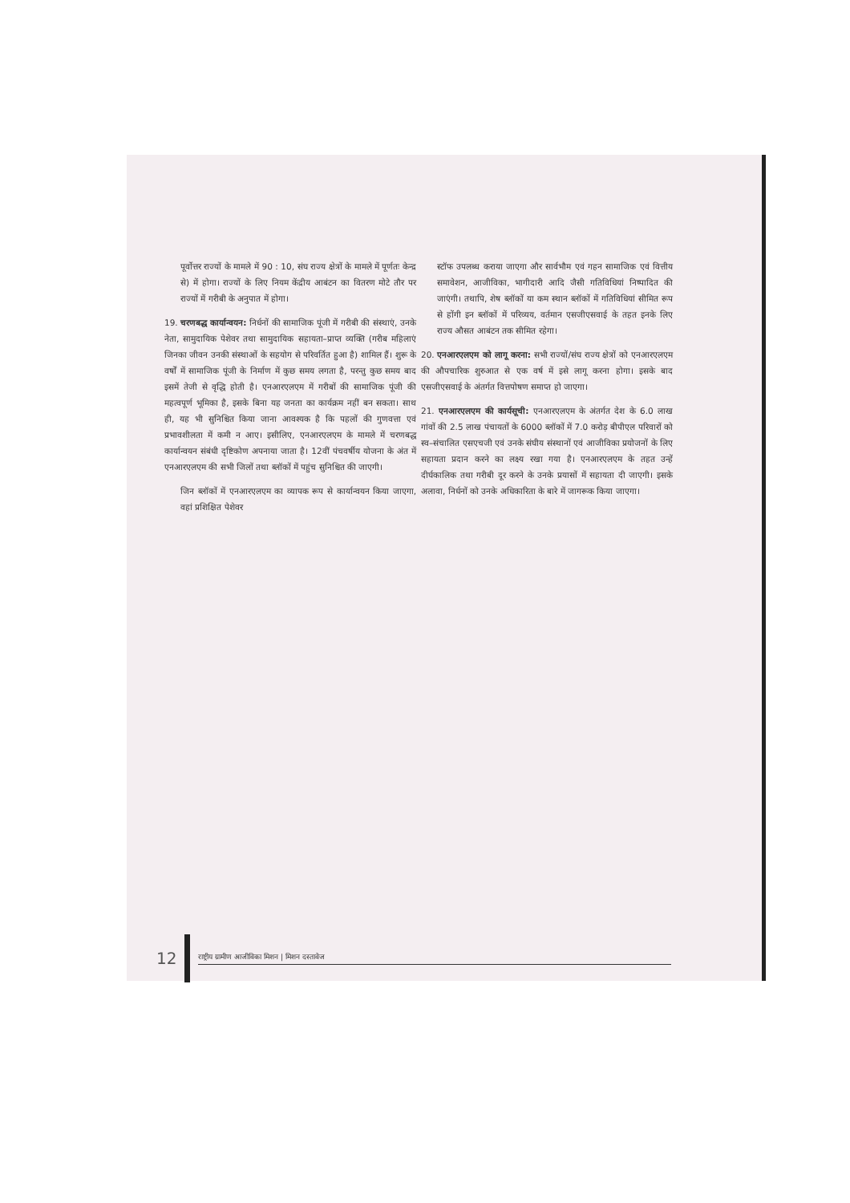पूर्वोत्तर राज्यों के मामले में 90 : 10, संघ राज्य क्षेत्रों के मामले में पूर्णतः केन्द्र से) में होगा। राज्यों के लिए नियम केंद्रीय आबंटन का वितरण मोटे तौर पर राज्यों में गरीबी के अनुपात में होगा।
19. चरणबद्ध कार्यान्वयन: निर्धनों की सामाजिक पूंजी में गरीबी की संस्थाएं, उनके नेता, सामुदायिक पेशेवर तथा सामुदायिक सहायता–प्राप्त व्यक्ति (गरीब महिलाएं जिनका जीवन उनकी संस्थाओं के सहयोग से परिवर्तित हुआ है) शामिल हैं। शुरू के वर्षों में सामाजिक पूंजी के निर्माण में कुछ समय लगता है, परन्तु कुछ समय बाद इसमें तेजी से वृद्धि होती है। एनआरएलएम में गरीबों की सामाजिक पूंजी की महत्वपूर्ण भूमिका है, इसके बिना यह जनता का कार्यक्रम नहीं बन सकता। साथ ही, यह भी सुनिश्चित किया जाना आवश्यक है कि पहलों की गुणवत्ता एवं प्रभावशीलता में कमी न आए। इसीलिए, एनआरएलएम के मामले में चरणबद्ध कार्यान्वयन संबंधी दृष्टिकोण अपनाया जाता है। 12वीं पंचवर्षीय योजना के अंत में एनआरएलएम की सभी जिलों तथा ब्लॉकों में पहुंच सुनिश्चित की जाएगी।
जिन ब्लॉकों में एनआरएलएम का व्यापक रूप से कार्यान्वयन किया जाएगा, वहां प्रशिक्षित पेशेवर
स्टॉफ उपलब्ध कराया जाएगा और सार्वभौम एवं गहन सामाजिक एवं वित्तीय समावेशन, आजीविका, भागीदारी आदि जैसी गतिविधियां निष्पादित की जाएंगी। तथापि, शेष ब्लॉकों या कम स्थान ब्लॉकों में गतिविधियां सीमित रूप से होंगी इन ब्लॉकों में परिव्यय, वर्तमान एसजीएसवाई के तहत इनके लिए राज्य औसत आबंटन तक सीमित रहेगा।
20. एनआरएलएम को लागू करना: सभी राज्यों/संघ राज्य क्षेत्रों को एनआरएलएम की औपचारिक शुरुआत से एक वर्ष में इसे लागू करना होगा। इसके बाद एसजीएसवाई के अंतर्गत वित्तपोषण समाप्त हो जाएगा।
21. एनआरएलएम की कार्यसूची: एनआरएलएम के अंतर्गत देश के 6.0 लाख गांवों की 2.5 लाख पंचायतों के 6000 ब्लॉकों में 7.0 करोड़ बीपीएल परिवारों को स्व–संचालित एसएचजी एवं उनके संघीय संस्थानों एवं आजीविका प्रयोजनों के लिए सहायता प्रदान करने का लक्ष्य रखा गया है। एनआरएलएम के तहत उन्हें दीर्घकालिक तथा गरीबी दूर करने के उनके प्रयासों में सहायता दी जाएगी। इसके अलावा, निर्धनों को उनके अधिकारिता के बारे में जागरूक किया जाएगा।
12
राष्ट्रीय ग्रामीण आजीविका मिशन | मिशन दस्तावेज